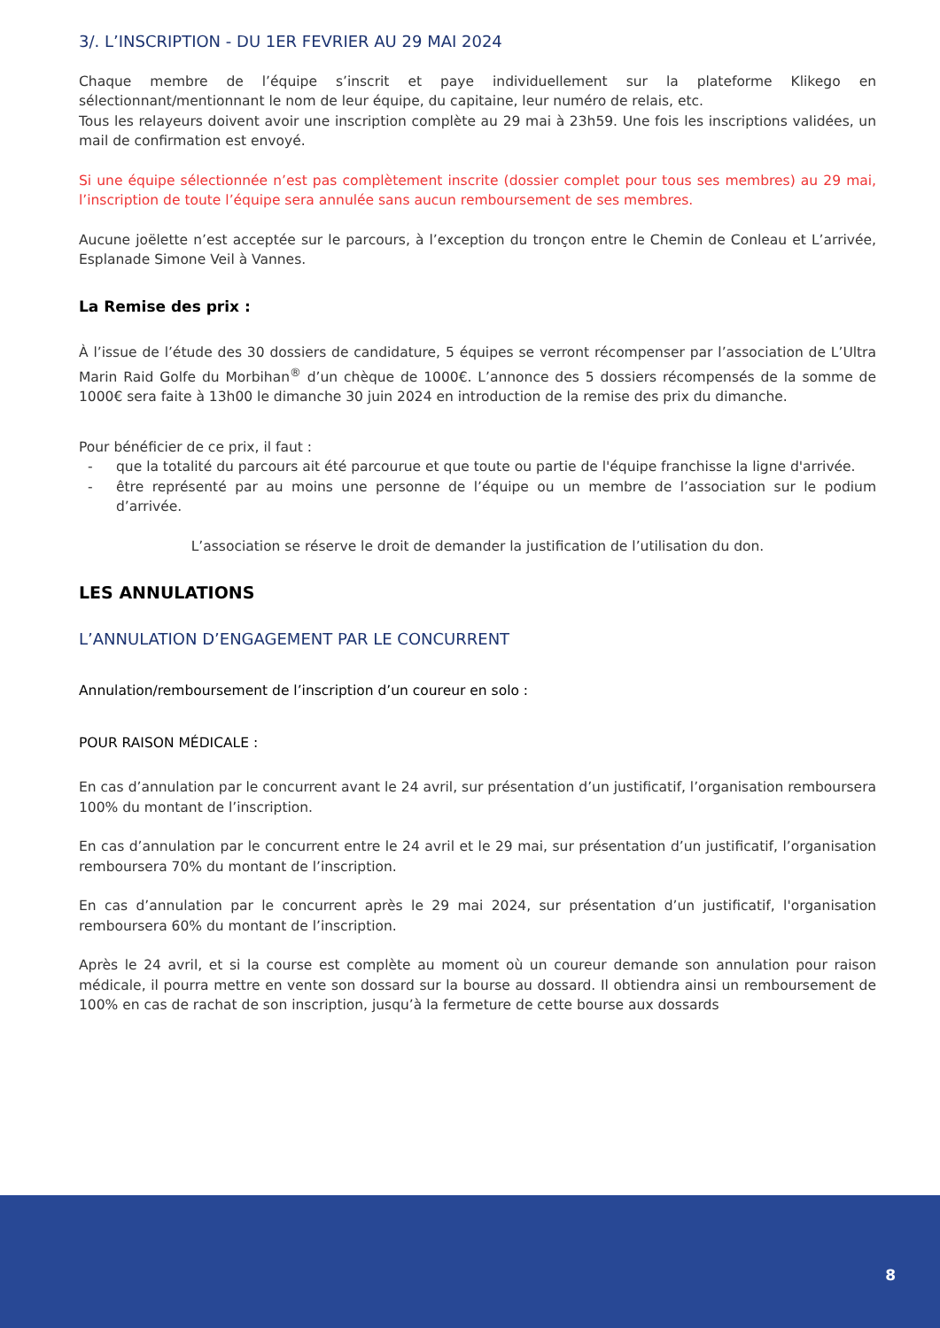3/. L’INSCRIPTION - DU 1ER FEVRIER AU 29 MAI 2024
Chaque membre de l’équipe s’inscrit et paye individuellement sur la plateforme Klikego en sélectionnant/mentionnant le nom de leur équipe, du capitaine, leur numéro de relais, etc.
Tous les relayeurs doivent avoir une inscription complète au 29 mai à 23h59. Une fois les inscriptions validées, un mail de confirmation est envoyé.
Si une équipe sélectionnée n’est pas complètement inscrite (dossier complet pour tous ses membres) au 29 mai, l’inscription de toute l’équipe sera annulée sans aucun remboursement de ses membres.
Aucune joëlette n’est acceptée sur le parcours, à l’exception du tronçon entre le Chemin de Conleau et L’arrivée, Esplanade Simone Veil à Vannes.
La Remise des prix :
À l’issue de l’étude des 30 dossiers de candidature, 5 équipes se verront récompenser par l’association de L’Ultra Marin Raid Golfe du Morbihan<sup>®</sup> d’un chèque de 1000€. L’annonce des 5 dossiers récompensés de la somme de 1000€ sera faite à 13h00 le dimanche 30 juin 2024 en introduction de la remise des prix du dimanche.
Pour bénéficier de ce prix, il faut :
- que la totalité du parcours ait été parcourue et que toute ou partie de l'équipe franchisse la ligne d'arrivée.
- être représenté par au moins une personne de l’équipe ou un membre de l’association sur le podium d’arrivée.
L’association se réserve le droit de demander la justification de l’utilisation du don.
LES ANNULATIONS
L’ANNULATION D’ENGAGEMENT PAR LE CONCURRENT
Annulation/remboursement de l’inscription d’un coureur en solo :
POUR RAISON MÉDICALE :
En cas d’annulation par le concurrent avant le 24 avril, sur présentation d’un justificatif, l’organisation remboursera 100% du montant de l’inscription.
En cas d’annulation par le concurrent entre le 24 avril et le 29 mai, sur présentation d’un justificatif, l’organisation remboursera 70% du montant de l’inscription.
En cas d’annulation par le concurrent après le 29 mai 2024, sur présentation d’un justificatif, l'organisation remboursera 60% du montant de l’inscription.
Après le 24 avril, et si la course est complète au moment où un coureur demande son annulation pour raison médicale, il pourra mettre en vente son dossard sur la bourse au dossard. Il obtiendra ainsi un remboursement de 100% en cas de rachat de son inscription, jusqu’à la fermeture de cette bourse aux dossards
8